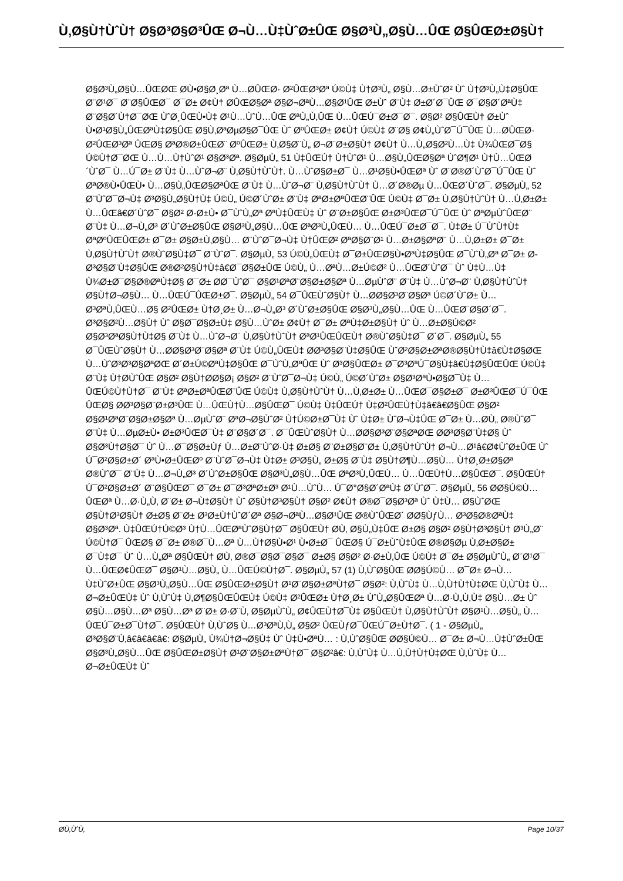Ù‚Ø§Ù†ÙˆÙ† Ø§Ø³Ø§Ø³ÛŒ Ø¬Ù…Ù‡ÙˆØ±ÛŒ Ø§Ø³Ù„Ø§Ù…ÛŒ Ø§ÛŒØ±Ø§Ù†
Ø§Ø³Ù„Ø§Ù…ÛŒØŒ Ø­Ù•Ø§Ø¸Øª Ù…Ø­ÛŒØ· Ø²ÛŒØ³Øª Ú©Ù‡ Ù†Ø³Ù„ Ø§Ù…Ø±ÙˆØ² Ùˆ Ù†Ø³Ù„Ù‡Ø§ÛŒ Ø¨Ø¹Ø¯ Ø¨Ø§ÛŒØ¯ Ø¯Ø± Ø¢Ù† Ø­ÛŒØ§Øª Ø§Ø¬ØªÙ…Ø§Ø¹ÛŒ Ø±Ùˆ Ø¨Ù‡ Ø±Ø´Ø¯ÛŒ Ø¯Ø§Ø´ØªÙ‡ Ø¨Ø§Ø´Ù†Ø¯ØŒ ÙˆØ¸ÛŒÙ•Ù‡ Ø¹Ù…ÙˆÙ…ÛŒ ØªÙ„Ù‚ÛŒ Ù…ÛŒÚ¯Ø±Ø¯Ø¯. Ø§Ø² Ø§ÛŒÙ† Ø±Ùˆ Ù•Ø¹Ø§Ù„ÛŒØªÙ‡Ø§ÛŒ Ø§Ù‚ØªØµØ§Ø¯ÛŒ Ùˆ ØºÛŒØ± Ø¢Ù† Ú©Ù‡ Ø¨Ø§ Ø¢Ù„ÙˆØ¯Ú¯ÛŒ Ù…Ø­ÛŒØ· Ø²ÛŒØ³Øª ÛŒØ§ ØªØ®Ø±ÛŒØ¨ ØºÛŒØ± Ù‚Ø§Ø¨Ù„ Ø¬Ø¨Ø±Ø§Ù† Ø¢Ù† Ù…Ù„Ø§Ø²Ù…Ù‡ Ù¾ÛŒØ¯Ø§ Ú©Ù†Ø¯ØŒ Ù…Ù…Ù†ÙˆØ¹ Ø§Ø³Øª. Ø§ØµÙ„ 51 Ù‡ÛŒÚ† Ù†ÙˆØ¹ Ù…Ø§Ù„ÛŒØ§Øª ÙˆØ¶Ø¹ Ù†Ù…ÛŒØ´ÙˆØ¯ Ù…Ú¯Ø± Ø¨Ù‡ Ù…ÙˆØ¬Ø¨ Ù‚Ø§Ù†ÙˆÙ†. Ù…ÙˆØ§Ø±Ø¯ Ù…Ø¹Ø§Ù•ÛŒØª Ùˆ Ø¨Ø®Ø´ÙˆØ¯Ú¯ÛŒ Ùˆ ØªØ®Ù•ÛŒÙ• Ù…Ø§Ù„ÛŒØ§ØªÛŒ Ø¨Ù‡ Ù…ÙˆØ¬Ø¨ Ù‚Ø§Ù†ÙˆÙ† Ù…Ø´Ø®Øµ Ù…ÛŒØ´ÙˆØ¯. Ø§ØµÙ„ 52 Ø¨ÙˆØ¯Ø¬Ù‡ Ø³Ø§Ù„Ø§Ù†Ù‡ Ú©Ù„ Ú©Ø´ÙˆØ± Ø¨Ù‡ ØªØ±ØªÛŒØ¨ÛŒ Ú©Ù‡ Ø¯Ø± Ù‚Ø§Ù†ÙˆÙ† Ù…Ù‚Ø±Ø± Ù…ÛŒâ€Ø´ÙˆØ¯ Ø§Ø² Ø·Ø±Ù• Ø¯ÙˆÙ„Øª ØªÙ‡ÛŒÙ‡ Ùˆ Ø¨Ø±Ø§ÛŒ Ø±Ø³ÛŒØ¯Ú¯ÛŒ Ùˆ ØªØµÙˆÛŒØ¨ Ø¨Ù‡ Ù…Ø¬Ù„Ø³ Ø´ÙˆØ±Ø§ÛŒ Ø§Ø³Ù„Ø§Ù…ÛŒ ØªØ³Ù„ÛŒÙ… Ù…ÛŒÚ¯Ø±Ø¯Ø¯. Ù‡Ø± Ú¯ÙˆÙ†Ù‡ ØªØºÛŒÛŒØ± Ø¯Ø± Ø§Ø±Ù‚Ø§Ù… Ø¨ÙˆØ¯Ø¬Ù‡ Ù†ÛŒØ² ØªØ§Ø¨Ø¹ Ù…Ø±Ø§ØªØ¨ Ù…Ù‚Ø±Ø± Ø¯Ø± Ù‚Ø§Ù†ÙˆÙ† Ø®ÙˆØ§Ù‡Ø¯ Ø¨ÙˆØ¯. Ø§ØµÙ„ 53 Ú©Ù„ÛŒÙ‡ Ø¯Ø±ÛŒØ§Ù•ØªÙ‡Ø§ÛŒ Ø¯ÙˆÙ„Øª Ø¯Ø± Ø­Ø³Ø§Ø¨Ù‡Ø§ÛŒ Ø®Ø²Ø§Ù†Ù‡â€Ø¯Ø§Ø±ÛŒ Ú©Ù„ Ù…ØªÙ…Ø±Ú©Ø² Ù…ÛŒØ´ÙˆØ¯ Ùˆ Ù‡Ù…Ù‡ Ù¾Ø±Ø¯Ø§Ø®ØªÙ‡Ø§ Ø¯Ø± Ø­Ø¯ÙˆØ¯ Ø§Ø¹ØªØ¨Ø§Ø±Ø§Øª Ù…ØµÙˆØ¨ Ø¨Ù‡ Ù…ÙˆØ¬Ø¨ Ù‚Ø§Ù†ÙˆÙ† Ø§Ù†Ø¬Ø§Ù… Ù…ÛŒÚ¯ÛŒØ±Ø¯. Ø§ØµÙ„ 54 Ø¯ÛŒÙˆØ§Ù† Ù…Ø­Ø§Ø³Ø¨Ø§Øª Ú©Ø´ÙˆØ± Ù…Ø³ØªÙ‚ÛŒÙ…Ø§ Ø²ÛŒØ± Ù†Ø¸Ø± Ù…Ø¬Ù„Ø³ Ø´ÙˆØ±Ø§ÛŒ Ø§Ø³Ù„Ø§Ù…ÛŒ Ù…ÛŒØ¨Ø§Ø´Ø¯. Ø³Ø§Ø²Ù…Ø§Ù† Ùˆ Ø§Ø¯Ø§Ø±Ù‡ Ø§Ù…ÙˆØ± Ø¢Ù† Ø¯Ø± ØªÙ‡Ø±Ø§Ù† Ùˆ Ù…Ø±Ø§Ú©Ø² Ø§Ø³ØªØ§Ù†Ù‡Ø§ Ø¨Ù‡ Ù…ÙˆØ¬Ø¨ Ù‚Ø§Ù†ÙˆÙ† ØªØ¹ÛŒÛŒÙ† Ø®ÙˆØ§Ù‡Ø¯ Ø´Ø¯. Ø§ØµÙ„ 55 Ø¯ÛŒÙˆØ§Ù† Ù…Ø­Ø§Ø³Ø¨Ø§Øª Ø¨Ù‡ Ú©Ù„ÛŒÙ‡ Ø­Ø³Ø§Ø¨Ù‡Ø§ÛŒ ÙˆØ²Ø§Ø±ØªØ®Ø§Ù†Ù‡â€Ù‡Ø§ØŒ Ù…ÙˆØ³Ø³Ø§ØªØŒ Ø´Ø±Ú©ØªÙ‡Ø§ÛŒ Ø¯ÙˆÙ„ØªÛŒ Ùˆ Ø³Ø§ÛŒØ± Ø¯Ø³ØªÚ¯Ø§Ù‡â€Ù‡Ø§ÛŒÛŒ Ú©Ù‡ Ø¨Ù‡ Ù†Ø­ÙˆÛŒ Ø§Ø² Ø§Ù†Ø­Ø§Ø¡ Ø§Ø² Ø¨ÙˆØ¯Ø¬Ù‡ Ú©Ù„ Ú©Ø´ÙˆØ± Ø§Ø³ØªÙ•Ø§Ø¯Ù‡ Ù…ÛŒÚ©Ù†Ù†Ø¯ Ø¨Ù‡ ØªØ±ØªÛŒØ¨ÛŒ Ú©Ù‡ Ù‚Ø§Ù†ÙˆÙ† Ù…Ù‚Ø±Ø± Ù…ÛŒØ¯Ø§Ø±Ø¯ Ø±Ø³ÛŒØ¯Ú¯ÛŒ ÛŒØ§ Ø­Ø³Ø§Ø¨Ø±Ø³ÛŒ Ù…ÛŒÙ†Ù…Ø§ÛŒØ¯ Ú©Ù‡ Ù‡ÛŒÚ† Ù‡Ø²ÛŒÙ†Ù‡â€â€Ø§ÛŒ Ø§Ø² Ø§Ø¹ØªØ¨Ø§Ø±Ø§Øª Ù…ØµÙˆØ¨ ØªØ¬Ø§ÙˆØ² Ù†Ú©Ø±Ø¯Ù‡ Ùˆ Ù‡Ø± ÙˆØ¬Ù‡ÛŒ Ø¯Ø± Ù…Ø­Ù„ Ø®ÙˆØ¯ Ø¨Ù‡ Ù…ØµØ±Ù• Ø±Ø³ÛŒØ¯Ù‡ Ø¨Ø§Ø´Ø¯. Ø¯ÛŒÙˆØ§Ù† Ù…Ø­Ø§Ø³Ø¨Ø§ØªØŒ Ø­Ø³Ø§Ø¨Ù‡Ø§ Ùˆ Ø§Ø³Ù†Ø§Ø¯ Ùˆ Ù…Ø¯Ø§Ø±Ùƒ Ù…Ø±Ø¨ÙˆØ·Ù‡ Ø±Ø§ Ø¨Ø±Ø§Ø¨Ø± Ù‚Ø§Ù†ÙˆÙ† Ø¬Ù…Ø¹â€Ø¢ÙˆØ±ÛŒ Ùˆ Ú¯Ø²Ø§Ø±Ø´ ØªÙ•Ø±ÛŒØº Ø¨ÙˆØ¯Ø¬Ù‡ Ù‡Ø± Ø³Ø§Ù„ Ø±Ø§ Ø¨Ù‡ Ø§Ù†Ø¶Ù…Ø§Ù… Ù†Ø¸Ø±Ø§Øª Ø®ÙˆØ¯ Ø¨Ù‡ Ù…Ø¬Ù„Ø³ Ø´ÙˆØ±Ø§ÛŒ Ø§Ø³Ù„Ø§Ù…ÛŒ ØªØ³Ù„ÛŒÙ… Ù…ÛŒÙ†Ù…Ø§ÛŒØ¯. Ø§ÛŒÙ† Ú¯Ø²Ø§Ø±Ø´ Ø¨Ø§ÛŒØ¯ Ø¯Ø± Ø¯Ø³ØªØ±Ø³ Ø¹Ù…ÙˆÙ… Ú¯Ø°Ø§Ø´ØªÙ‡ Ø´ÙˆØ¯. Ø§ØµÙ„ 56 Ø­Ø§Ú©Ù…ÛŒØª Ù…Ø·Ù„Ù‚ Ø¨Ø± Ø¬Ù‡Ø§Ù† Ùˆ Ø§Ù†Ø³Ø§Ù† Ø§Ø² Ø¢Ù† Ø®Ø¯Ø§Ø³Øª Ùˆ Ù‡Ù… Ø§ÙˆØŒ Ø§Ù†Ø³Ø§Ù† Ø±Ø§ Ø¨Ø± Ø³Ø±Ù†ÙˆØ´Øª Ø§Ø¬ØªÙ…Ø§Ø¹ÛŒ Ø®ÙˆÛŒØ´ Ø­Ø§ÙƒÙ… Ø³Ø§Ø®ØªÙ‡ Ø§Ø³Øª. Ù‡ÛŒÚ†Ú©Ø³ Ù†Ù…ÛŒØªÙˆØ§Ù†Ø¯ Ø§ÛŒÙ† Ø­Ù‚ Ø§Ù„Ù‡ÛŒ Ø±Ø§ Ø§Ø² Ø§Ù†Ø³Ø§Ù† Ø³Ù„Ø¨ Ú©Ù†Ø¯ ÛŒØ§ Ø¯Ø± Ø®Ø¯Ù…Øª Ù…Ù†Ø§Ù•Ø¹ Ù•Ø±Ø¯ ÛŒØ§ Ú¯Ø±ÙˆÙ‡ÛŒ Ø®Ø§Øµ Ù‚Ø±Ø§Ø± Ø¯Ù‡Ø¯ Ùˆ Ù…Ù„Øª Ø§ÛŒÙ† Ø­Ù‚ Ø®Ø¯Ø§Ø¯Ø§Ø¯ Ø±Ø§ Ø§Ø² Ø·Ø±Ù‚ÛŒ Ú©Ù‡ Ø¯Ø± Ø§ØµÙˆÙ„ Ø¨Ø¹Ø¯ Ù…ÛŒØ¢ÛŒØ¯ Ø§Ø¹Ù…Ø§Ù„ Ù…ÛŒÚ©Ù†Ø¯. Ø§ØµÙ„ 57 (1) Ù‚ÙˆØ§ÛŒ Ø­Ø§Ú©Ù… Ø¯Ø± Ø¬Ù…Ù‡ÙˆØ±ÛŒ Ø§Ø³Ù„Ø§Ù…ÛŒ Ø§ÛŒØ±Ø§Ù† Ø¹Ø¨Ø§Ø±ØªÙ†Ø¯ Ø§Ø²: Ù‚ÙˆÙ‡ Ù…Ù‚Ù†Ù†Ù‡ØŒ Ù‚ÙˆÙ‡ Ù…Ø¬Ø±ÛŒÙ‡ Ùˆ Ù‚ÙˆÙ‡ Ù‚Ø¶Ø§ÛŒÛŒÙ‡ Ú©Ù‡ Ø²ÛŒØ± Ù†Ø¸Ø± ÙˆÙ„Ø§ÛŒØª Ù…Ø·Ù„Ù‚Ù‡ Ø§Ù…Ø± Ùˆ Ø§Ù…Ø§Ù…Øª Ø§Ù…Øª Ø¨Ø± Ø·Ø¨Ù‚ Ø§ØµÙˆÙ„ Ø¢ÛŒÙ†Ø¯Ù‡ Ø§ÛŒÙ† Ù‚Ø§Ù†ÙˆÙ† Ø§Ø¹Ù…Ø§Ù„ Ù…ÛŒÚ¯Ø±Ø¯Ù†Ø¯. Ø§ÛŒÙ† Ù‚ÙˆØ§ Ù…Ø³ØªÙ‚Ù„ Ø§Ø² ÛŒÙƒØ¯ÛŒÚ¯Ø±Ù†Ø¯. ( 1 - Ø§ØµÙ„ Ø³Ø§Ø¨Ù‚â€â€â€â€: Ø§ØµÙ„ Ù¾Ù†Ø¬Ø§Ù‡ Ùˆ Ù‡Ù•ØªÙ… : Ù‚ÙˆØ§ÛŒ Ø­Ø§Ú©Ù… Ø¯Ø± Ø¬Ù…Ù‡ÙˆØ±ÛŒ Ø§Ø³Ù„Ø§Ù…ÛŒ Ø§ÛŒØ±Ø§Ù† Ø¹Ø¨Ø§Ø±ØªÙ†Ø¯ Ø§Ø²â€: Ù‚ÙˆÙ‡ Ù…Ù‚Ù†Ù†Ù‡ØŒ Ù‚ÙˆÙ‡ Ù…Ø¬Ø±ÛŒÙ‡ Ùˆ
Ø­Ù‚ÙˆÙ‚ Page 10/37